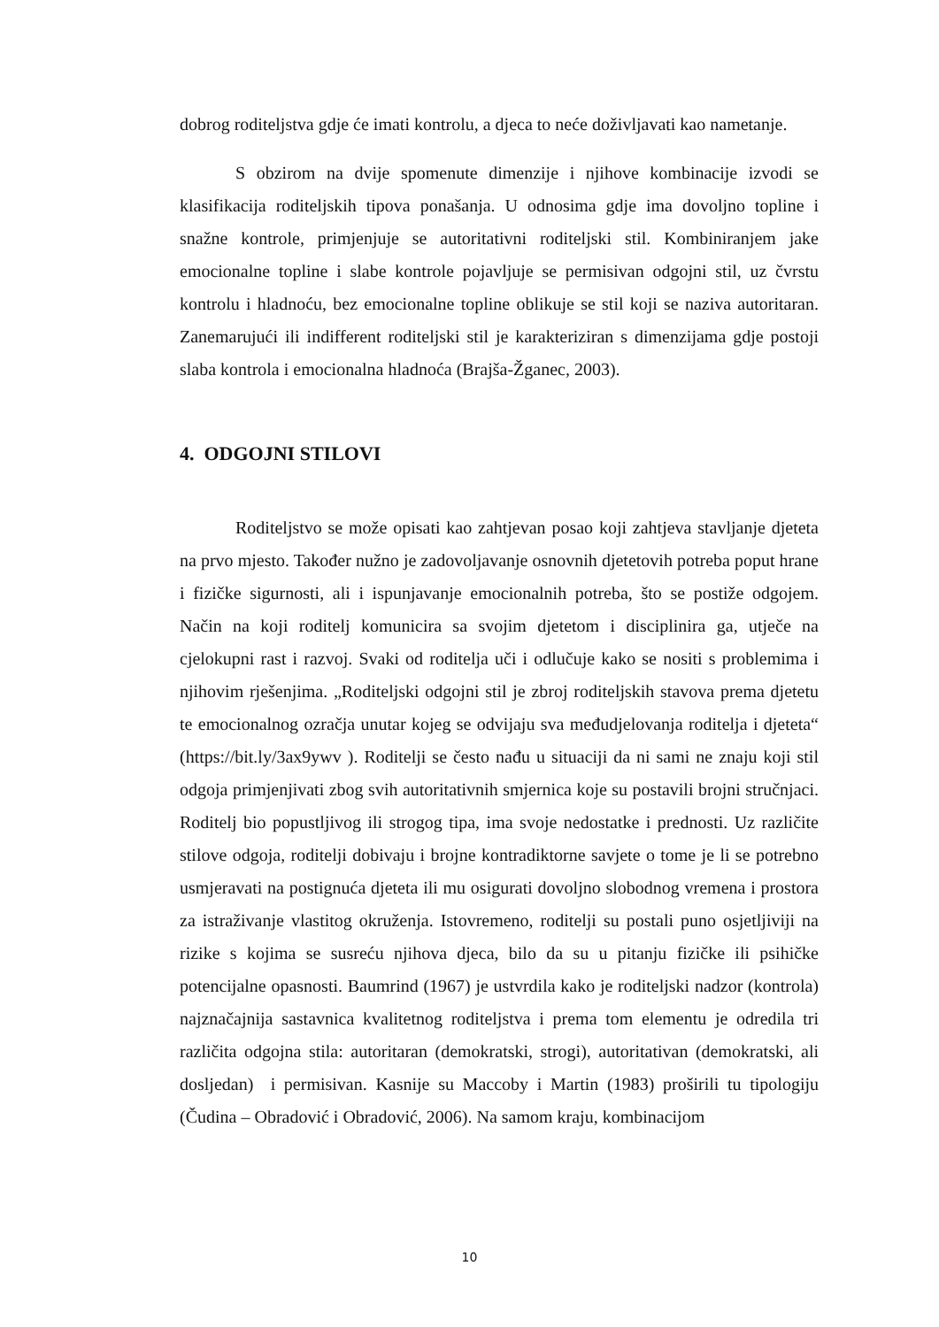dobrog roditeljstva gdje će imati kontrolu, a djeca to neće doživljavati kao nametanje.
S obzirom na dvije spomenute dimenzije i njihove kombinacije izvodi se klasifikacija roditeljskih tipova ponašanja. U odnosima gdje ima dovoljno topline i snažne kontrole, primjenjuje se autoritativni roditeljski stil. Kombiniranjem jake emocionalne topline i slabe kontrole pojavljuje se permisivan odgojni stil, uz čvrstu kontrolu i hladnoću, bez emocionalne topline oblikuje se stil koji se naziva autoritaran. Zanemarujući ili indifferent roditeljski stil je karakteriziran s dimenzijama gdje postoji slaba kontrola i emocionalna hladnoća (Brajša-Žganec, 2003).
4. ODGOJNI STILOVI
Roditeljstvo se može opisati kao zahtjevan posao koji zahtjeva stavljanje djeteta na prvo mjesto. Također nužno je zadovoljavanje osnovnih djetetovih potreba poput hrane i fizičke sigurnosti, ali i ispunjavanje emocionalnih potreba, što se postiže odgojem. Način na koji roditelj komunicira sa svojim djetetom i disciplinira ga, utječe na cjelokupni rast i razvoj. Svaki od roditelja uči i odlučuje kako se nositi s problemima i njihovim rješenjima. „Roditeljski odgojni stil je zbroj roditeljskih stavova prema djetetu te emocionalnog ozračja unutar kojeg se odvijaju sva međudjelovanja roditelja i djeteta“ (https://bit.ly/3ax9ywv ). Roditelji se često nađu u situaciji da ni sami ne znaju koji stil odgoja primjenjivati zbog svih autoritativnih smjernica koje su postavili brojni stručnjaci. Roditelj bio popustljivog ili strogog tipa, ima svoje nedostatke i prednosti. Uz različite stilove odgoja, roditelji dobivaju i brojne kontradiktorne savjete o tome je li se potrebno usmjeravati na postignuća djeteta ili mu osigurati dovoljno slobodnog vremena i prostora za istraživanje vlastitog okruženja. Istovremeno, roditelji su postali puno osjetljiviji na rizike s kojima se susreću njihova djeca, bilo da su u pitanju fizičke ili psihičke potencijalne opasnosti. Baumrind (1967) je ustvrdila kako je roditeljski nadzor (kontrola) najznačajnija sastavnica kvalitetnog roditeljstva i prema tom elementu je odredila tri različita odgojna stila: autoritaran (demokratski, strogi), autoritativan (demokratski, ali dosljedan) i permisivan. Kasnije su Maccoby i Martin (1983) proširili tu tipologiju (Čudina – Obradović i Obradović, 2006). Na samom kraju, kombinacijom
10